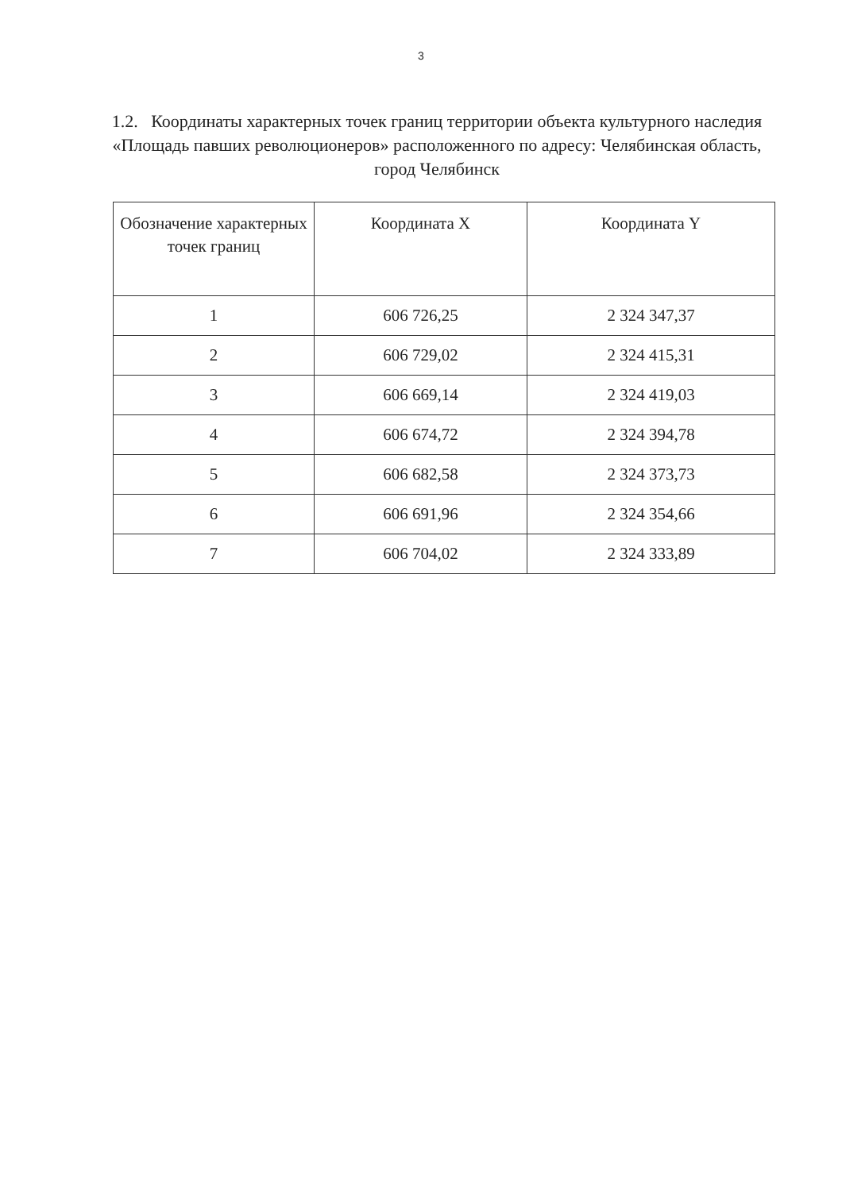3
1.2. Координаты характерных точек границ территории объекта культурного наследия «Площадь павших революционеров» расположенного по адресу: Челябинская область, город Челябинск
| Обозначение характерных точек границ | Координата X | Координата Y |
| --- | --- | --- |
| 1 | 606 726,25 | 2 324 347,37 |
| 2 | 606 729,02 | 2 324 415,31 |
| 3 | 606 669,14 | 2 324 419,03 |
| 4 | 606 674,72 | 2 324 394,78 |
| 5 | 606 682,58 | 2 324 373,73 |
| 6 | 606 691,96 | 2 324 354,66 |
| 7 | 606 704,02 | 2 324 333,89 |